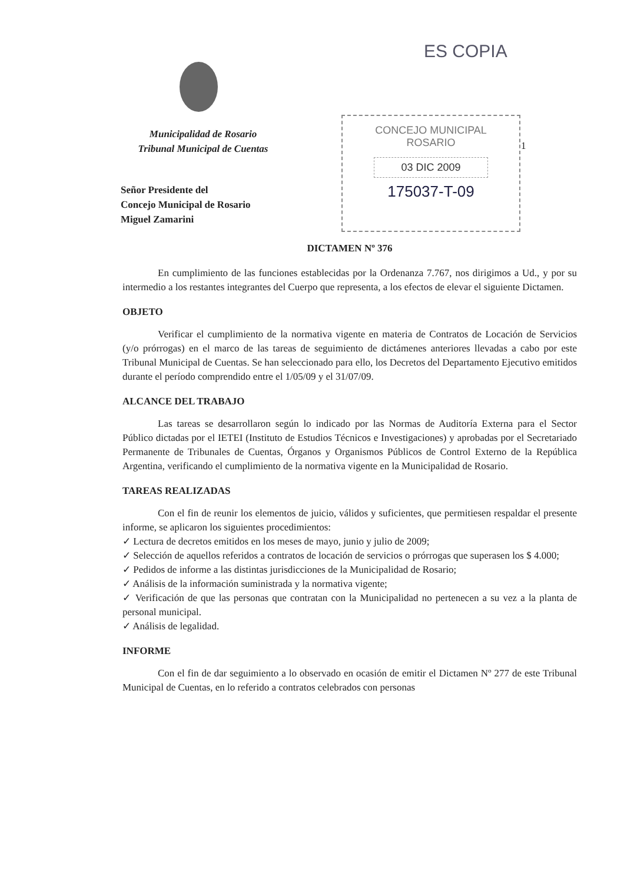ES COPIA
Municipalidad de Rosario
Tribunal Municipal de Cuentas
Señor Presidente del
Concejo Municipal de Rosario
Miguel Zamarini
CONCEJO MUNICIPAL
ROSARIO
03 DIC 2009
175037-T-09
1
DICTAMEN Nº 376
En cumplimiento de las funciones establecidas por la Ordenanza 7.767, nos dirigimos a Ud., y por su intermedio a los restantes integrantes del Cuerpo que representa, a los efectos de elevar el siguiente Dictamen.
OBJETO
Verificar el cumplimiento de la normativa vigente en materia de Contratos de Locación de Servicios (y/o prórrogas) en el marco de las tareas de seguimiento de dictámenes anteriores llevadas a cabo por este Tribunal Municipal de Cuentas. Se han seleccionado para ello, los Decretos del Departamento Ejecutivo emitidos durante el período comprendido entre el 1/05/09 y el 31/07/09.
ALCANCE DEL TRABAJO
Las tareas se desarrollaron según lo indicado por las Normas de Auditoría Externa para el Sector Público dictadas por el IETEI (Instituto de Estudios Técnicos e Investigaciones) y aprobadas por el Secretariado Permanente de Tribunales de Cuentas, Órganos y Organismos Públicos de Control Externo de la República Argentina, verificando el cumplimiento de la normativa vigente en la Municipalidad de Rosario.
TAREAS REALIZADAS
Con el fin de reunir los elementos de juicio, válidos y suficientes, que permitiesen respaldar el presente informe, se aplicaron los siguientes procedimientos:
✓ Lectura de decretos emitidos en los meses de mayo, junio y julio de 2009;
✓ Selección de aquellos referidos a contratos de locación de servicios o prórrogas que superasen los $ 4.000;
✓ Pedidos de informe a las distintas jurisdicciones de la Municipalidad de Rosario;
✓ Análisis de la información suministrada y la normativa vigente;
✓ Verificación de que las personas que contratan con la Municipalidad no pertenecen a su vez a la planta de personal municipal.
✓ Análisis de legalidad.
INFORME
Con el fin de dar seguimiento a lo observado en ocasión de emitir el Dictamen Nº 277 de este Tribunal Municipal de Cuentas, en lo referido a contratos celebrados con personas